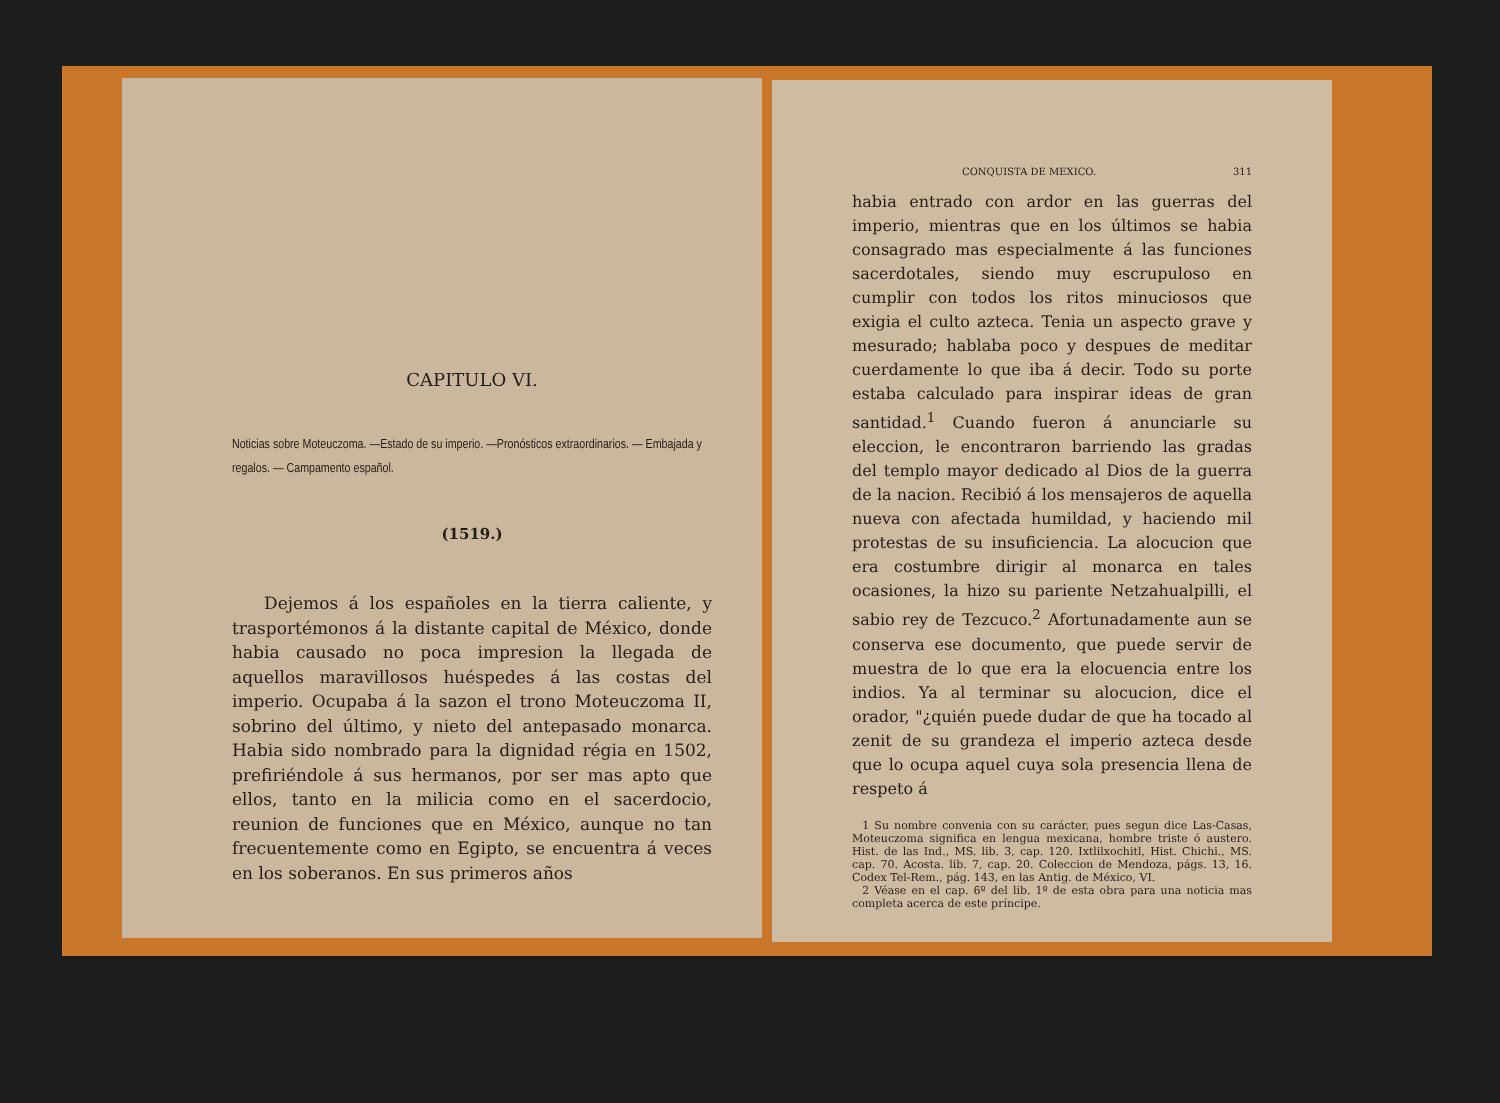CAPITULO VI.
Noticias sobre Moteuczoma. —Estado de su imperio. —Pronósticos extraordinarios. — Embajada y regalos. — Campamento español.
(1519.)
Dejemos á los españoles en la tierra caliente, y trasportémonos á la distante capital de México, donde habia causado no poca impresion la llegada de aquellos maravillosos huéspedes á las costas del imperio. Ocupaba á la sazon el trono Moteuczoma II, sobrino del último, y nieto del antepasado monarca. Habia sido nombrado para la dignidad régia en 1502, prefiriéndole á sus hermanos, por ser mas apto que ellos, tanto en la milicia como en el sacerdocio, reunion de funciones que en México, aunque no tan frecuentemente como en Egipto, se encuentra á veces en los soberanos. En sus primeros años
CONQUISTA DE MEXICO. 311
habia entrado con ardor en las guerras del imperio, mientras que en los últimos se habia consagrado mas especialmente á las funciones sacerdotales, siendo muy escrupuloso en cumplir con todos los ritos minuciosos que exigia el culto azteca. Tenia un aspecto grave y mesurado; hablaba poco y despues de meditar cuerdamente lo que iba á decir. Todo su porte estaba calculado para inspirar ideas de gran santidad.<sup>1</sup> Cuando fueron á anunciarle su eleccion, le encontraron barriendo las gradas del templo mayor dedicado al Dios de la guerra de la nacion. Recibió á los mensajeros de aquella nueva con afectada humildad, y haciendo mil protestas de su insuficiencia. La alocucion que era costumbre dirigir al monarca en tales ocasiones, la hizo su pariente Netzahualpilli, el sabio rey de Tezcuco.<sup>2</sup> Afortunadamente aun se conserva ese documento, que puede servir de muestra de lo que era la elocuencia entre los indios. Ya al terminar su alocucion, dice el orador, "¿quién puede dudar de que ha tocado al zenit de su grandeza el imperio azteca desde que lo ocupa aquel cuya sola presencia llena de respeto á
1 Su nombre convenia con su carácter, pues segun dice Las-Casas, Moteuczoma significa en lengua mexicana, hombre triste ó austero. Hist. de las Ind., MS. lib. 3, cap. 120. Ixtlilxochitl, Hist. Chichi., MS. cap. 70. Acosta. lib. 7, cap. 20. Coleccion de Mendoza, págs. 13, 16. Codex Tel-Rem., pág. 143, en las Antig. de México, VI.
2 Véase en el cap. 6º del lib. 1º de esta obra para una noticia mas completa acerca de este príncipe.